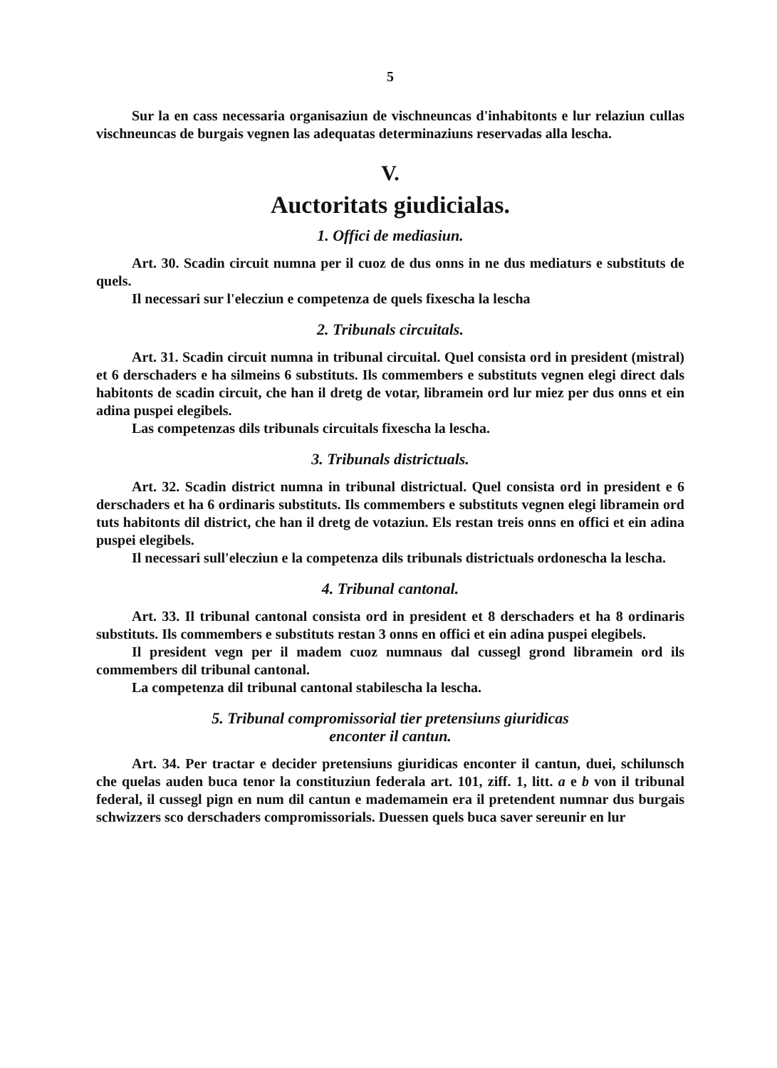5
Sur la en cass necessaria organisaziun de vischneuncas d'inhabitonts e lur relaziun cullas vischneuncas de burgais vegnen las adequatas determinaziuns reservadas alla lescha.
V.
Auctoritats giudicialas.
1. Offici de mediasiun.
Art. 30. Scadin circuit numna per il cuoz de dus onns in ne dus mediaturs e substituts de quels.
Il necessari sur l'elecziun e competenza de quels fixescha la lescha
2. Tribunals circuitals.
Art. 31. Scadin circuit numna in tribunal circuital. Quel consista ord in president (mistral) et 6 derschaders e ha silmeins 6 substituts. Ils commembers e substituts vegnen elegi direct dals habitonts de scadin circuit, che han il dretg de votar, libramein ord lur miez per dus onns et ein adina puspei elegibels.
Las competenzas dils tribunals circuitals fixescha la lescha.
3. Tribunals districtuals.
Art. 32. Scadin district numna in tribunal districtual. Quel consista ord in president e 6 derschaders et ha 6 ordinaris substituts. Ils commembers e substituts vegnen elegi libramein ord tuts habitonts dil district, che han il dretg de votaziun. Els restan treis onns en offici et ein adina puspei elegibels.
Il necessari sull'elecziun e la competenza dils tribunals districtuals ordonescha la lescha.
4. Tribunal cantonal.
Art. 33. Il tribunal cantonal consista ord in president et 8 derschaders et ha 8 ordinaris substituts. Ils commembers e substituts restan 3 onns en offici et ein adina puspei elegibels.
Il president vegn per il madem cuoz numnaus dal cussegl grond libramein ord ils commembers dil tribunal cantonal.
La competenza dil tribunal cantonal stabilescha la lescha.
5. Tribunal compromissorial tier pretensiuns giuridicas
enconter il cantun.
Art. 34. Per tractar e decider pretensiuns giuridicas enconter il cantun, duei, schilunsch che quelas auden buca tenor la constituziun federala art. 101, ziff. 1, litt. a e b von il tribunal federal, il cussegl pign en num dil cantun e mademamein era il pretendent numnar dus burgais schwizzers sco derschaders compromissorials. Duessen quels buca saver sereunir en lur